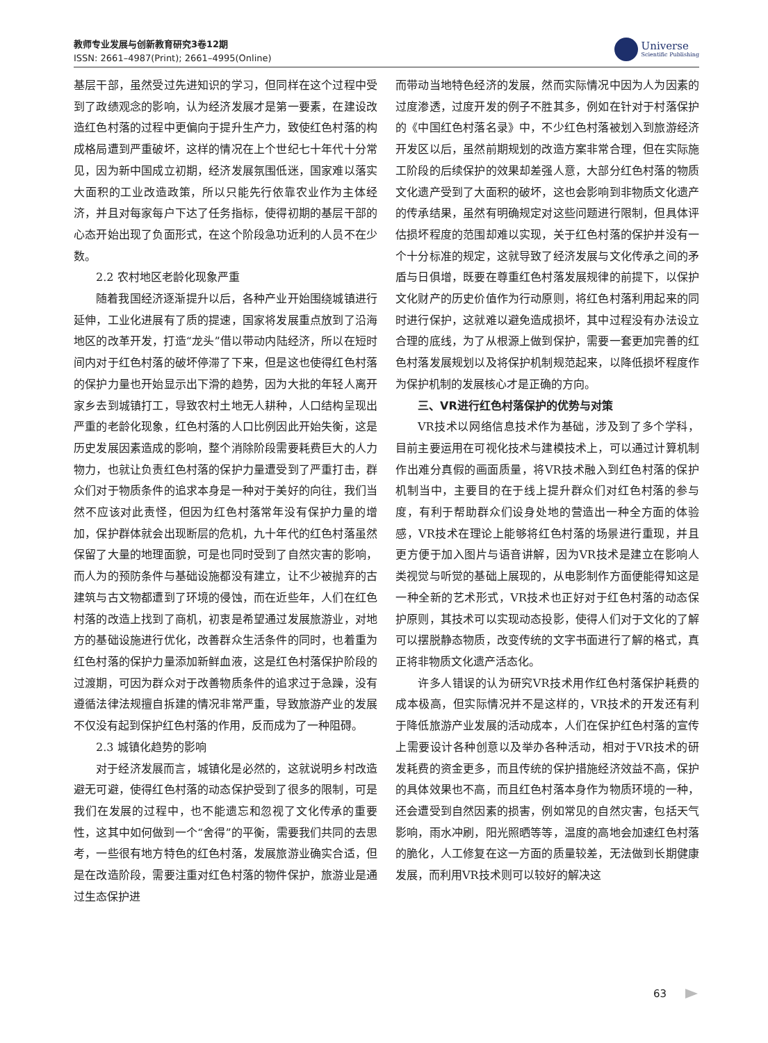教师专业发展与创新教育研究3卷12期
ISSN: 2661–4987(Print); 2661–4995(Online)
Universe
Scientific Publishing
基层干部，虽然受过先进知识的学习，但同样在这个过程中受到了政绩观念的影响，认为经济发展才是第一要素，在建设改造红色村落的过程中更偏向于提升生产力，致使红色村落的构成格局遭到严重破坏，这样的情况在上个世纪七十年代十分常见，因为新中国成立初期，经济发展氛围低迷，国家难以落实大面积的工业改造政策，所以只能先行依靠农业作为主体经济，并且对每家每户下达了任务指标，使得初期的基层干部的心态开始出现了负面形式，在这个阶段急功近利的人员不在少数。
2.2 农村地区老龄化现象严重
随着我国经济逐渐提升以后，各种产业开始围绕城镇进行延伸，工业化进展有了质的提速，国家将发展重点放到了沿海地区的改革开发，打造“龙头”借以带动内陆经济，所以在短时间内对于红色村落的破坏停滞了下来，但是这也使得红色村落的保护力量也开始显示出下滑的趋势，因为大批的年轻人离开家乡去到城镇打工，导致农村土地无人耕种，人口结构呈现出严重的老龄化现象，红色村落的人口比例因此开始失衡，这是历史发展因素造成的影响，整个消除阶段需要耗费巨大的人力物力，也就让负责红色村落的保护力量遭受到了严重打击，群众们对于物质条件的追求本身是一种对于美好的向往，我们当然不应该对此责怪，但因为红色村落常年没有保护力量的增加，保护群体就会出现断层的危机，九十年代的红色村落虽然保留了大量的地理面貌，可是也同时受到了自然灾害的影响，而人为的预防条件与基础设施都没有建立，让不少被抛弃的古建筑与古文物都遭到了环境的侵蚀，而在近些年，人们在红色村落的改造上找到了商机，初衷是希望通过发展旅游业，对地方的基础设施进行优化，改善群众生活条件的同时，也着重为红色村落的保护力量添加新鲜血液，这是红色村落保护阶段的过渡期，可因为群众对于改善物质条件的追求过于急躁，没有遵循法律法规擅自拆建的情况非常严重，导致旅游产业的发展不仅没有起到保护红色村落的作用，反而成为了一种阻碍。
2.3 城镇化趋势的影响
对于经济发展而言，城镇化是必然的，这就说明乡村改造避无可避，使得红色村落的动态保护受到了很多的限制，可是我们在发展的过程中，也不能遗忘和忽视了文化传承的重要性，这其中如何做到一个“舍得”的平衡，需要我们共同的去思考，一些很有地方特色的红色村落，发展旅游业确实合适，但是在改造阶段，需要注重对红色村落的物件保护，旅游业是通过生态保护进
而带动当地特色经济的发展，然而实际情况中因为人为因素的过度渗透，过度开发的例子不胜其多，例如在针对于村落保护的《中国红色村落名录》中，不少红色村落被划入到旅游经济开发区以后，虽然前期规划的改造方案非常合理，但在实际施工阶段的后续保护的效果却差强人意，大部分红色村落的物质文化遗产受到了大面积的破坏，这也会影响到非物质文化遗产的传承结果，虽然有明确规定对这些问题进行限制，但具体评估损坏程度的范围却难以实现，关于红色村落的保护并没有一个十分标准的规定，这就导致了经济发展与文化传承之间的矛盾与日俱增，既要在尊重红色村落发展规律的前提下，以保护文化财产的历史价值作为行动原则，将红色村落利用起来的同时进行保护，这就难以避免造成损坏，其中过程没有办法设立合理的底线，为了从根源上做到保护，需要一套更加完善的红色村落发展规划以及将保护机制规范起来，以降低损坏程度作为保护机制的发展核心才是正确的方向。
三、VR进行红色村落保护的优势与对策
VR技术以网络信息技术作为基础，涉及到了多个学科，目前主要运用在可视化技术与建模技术上，可以通过计算机制作出难分真假的画面质量，将VR技术融入到红色村落的保护机制当中，主要目的在于线上提升群众们对红色村落的参与度，有利于帮助群众们设身处地的营造出一种全方面的体验感，VR技术在理论上能够将红色村落的场景进行重现，并且更方便于加入图片与语音讲解，因为VR技术是建立在影响人类视觉与听觉的基础上展现的，从电影制作方面便能得知这是一种全新的艺术形式，VR技术也正好对于红色村落的动态保护原则，其技术可以实现动态投影，使得人们对于文化的了解可以摆脱静态物质，改变传统的文字书面进行了解的格式，真正将非物质文化遗产活态化。
许多人错误的认为研究VR技术用作红色村落保护耗费的成本极高，但实际情况并不是这样的，VR技术的开发还有利于降低旅游产业发展的活动成本，人们在保护红色村落的宣传上需要设计各种创意以及举办各种活动，相对于VR技术的研发耗费的资金更多，而且传统的保护措施经济效益不高，保护的具体效果也不高，而且红色村落本身作为物质环境的一种，还会遭受到自然因素的损害，例如常见的自然灾害，包括天气影响，雨水冲刷，阳光照晒等等，温度的高地会加速红色村落的脆化，人工修复在这一方面的质量较差，无法做到长期健康发展，而利用VR技术则可以较好的解决这
63